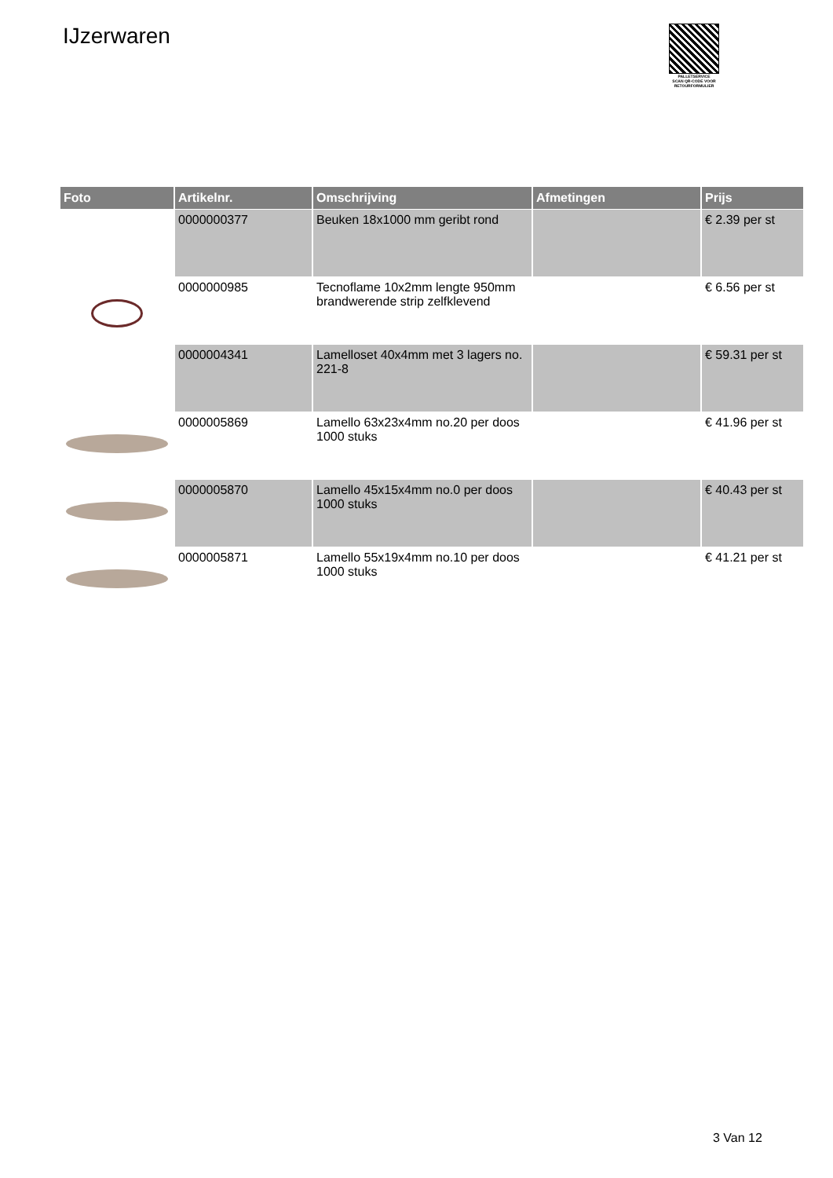IJzerwaren
PALLETSERVICE
SCAN QR-CODE VOOR RETOURFORMULIER
| Foto | Artikelnr. | Omschrijving | Afmetingen | Prijs |
| --- | --- | --- | --- | --- |
| | 0000000377 | Beuken 18x1000 mm geribt rond | | € 2.39 per st |
| | 0000000985 | Tecnoflame 10x2mm lengte 950mm brandwerende strip zelfklevend | | € 6.56 per st |
| | 0000004341 | Lamelloset 40x4mm met 3 lagers no. 221-8 | | € 59.31 per st |
| | 0000005869 | Lamello 63x23x4mm no.20 per doos 1000 stuks | | € 41.96 per st |
| | 0000005870 | Lamello 45x15x4mm no.0 per doos 1000 stuks | | € 40.43 per st |
| | 0000005871 | Lamello 55x19x4mm no.10 per doos 1000 stuks | | € 41.21 per st |
3 Van 12